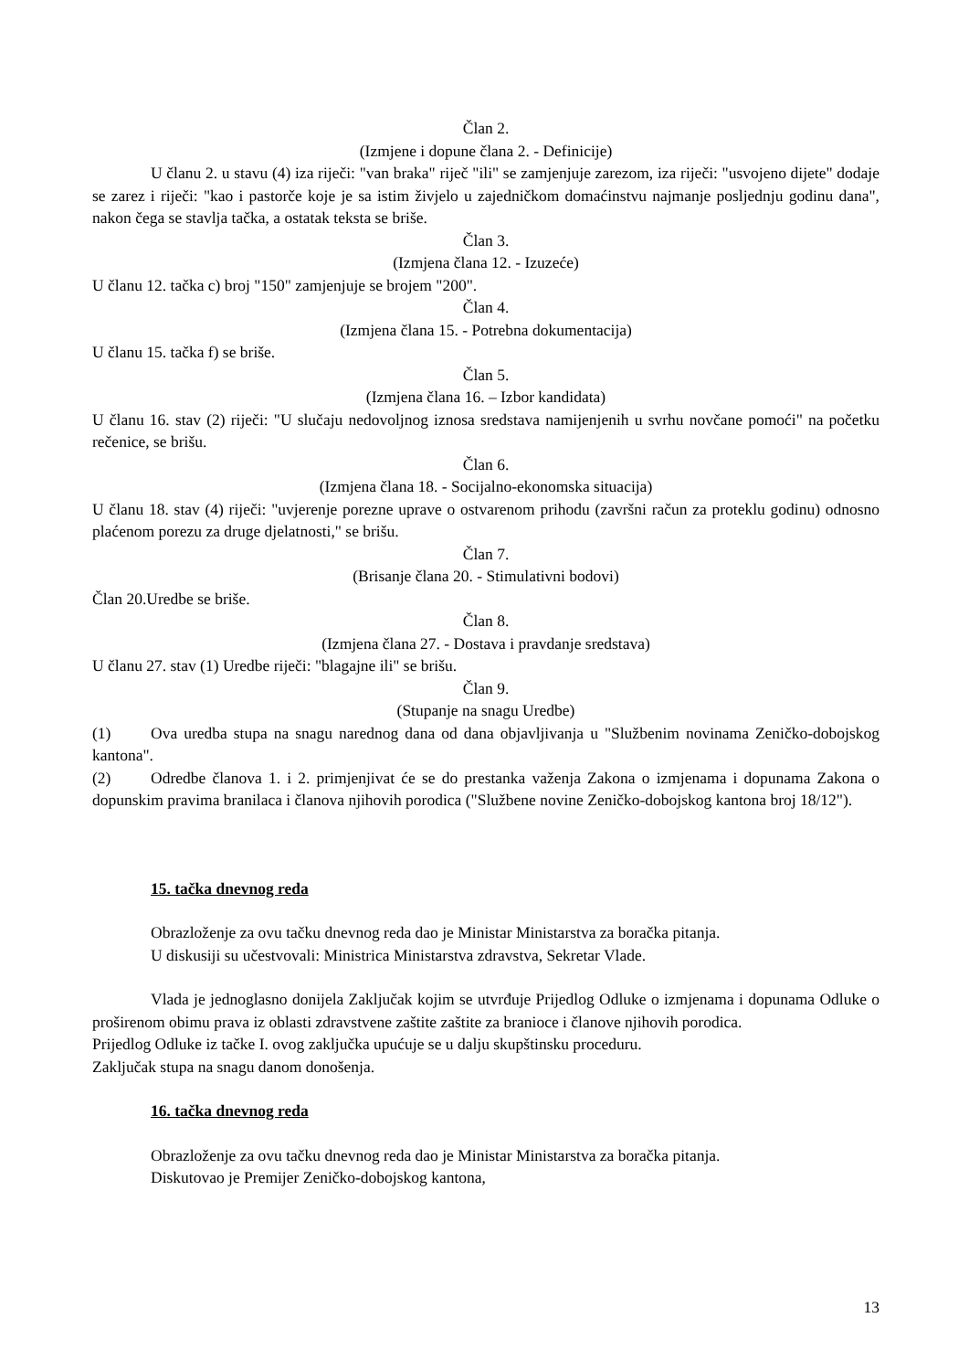Član 2.
(Izmjene i dopune člana 2. - Definicije)
U članu 2. u stavu (4) iza riječi: "van braka" riječ "ili" se zamjenjuje zarezom, iza riječi: "usvojeno dijete" dodaje se zarez i riječi: "kao i pastorče koje je sa istim živjelo u zajedničkom domaćinstvu najmanje posljednju godinu dana", nakon čega se stavlja tačka, a ostatak teksta se briše.
Član 3.
(Izmjena člana 12. - Izuzeće)
U članu 12. tačka c) broj "150" zamjenjuje se brojem "200".
Član 4.
(Izmjena člana 15. - Potrebna dokumentacija)
U članu 15. tačka f) se briše.
Član 5.
(Izmjena člana 16. – Izbor kandidata)
U članu 16. stav (2) riječi: "U slučaju nedovoljnog iznosa sredstava namijenjenih u svrhu novčane pomoći" na početku rečenice, se brišu.
Član 6.
(Izmjena člana 18. - Socijalno-ekonomska situacija)
U članu 18. stav (4) riječi: "uvjerenje porezne uprave o ostvarenom prihodu (završni račun za proteklu godinu) odnosno plaćenom porezu za druge djelatnosti," se brišu.
Član 7.
(Brisanje člana 20. - Stimulativni bodovi)
Član 20.Uredbe se briše.
Član 8.
(Izmjena člana 27. - Dostava i pravdanje sredstava)
U članu 27. stav (1) Uredbe riječi: "blagajne ili" se brišu.
Član 9.
(Stupanje na snagu Uredbe)
(1) Ova uredba stupa na snagu narednog dana od dana objavljivanja u "Službenim novinama Zeničko-dobojskog kantona".
(2) Odredbe članova 1. i 2. primjenjivat će se do prestanka važenja Zakona o izmjenama i dopunama Zakona o dopunskim pravima branilaca i članova njihovih porodica ("Službene novine Zeničko-dobojskog kantona broj 18/12").
15. tačka dnevnog reda
Obrazloženje za ovu tačku dnevnog reda dao je Ministar Ministarstva za boračka pitanja.
U diskusiji su učestvovali: Ministrica Ministarstva zdravstva, Sekretar Vlade.
Vlada je jednoglasno donijela Zaključak kojim se utvrđuje Prijedlog Odluke o izmjenama i dopunama Odluke o proširenom obimu prava iz oblasti zdravstvene zaštite zaštite za branioce i članove njihovih porodica.
Prijedlog Odluke iz tačke I. ovog zaključka upućuje se u dalju skupštinsku proceduru.
Zaključak stupa na snagu danom donošenja.
16. tačka dnevnog reda
Obrazloženje za ovu tačku dnevnog reda dao je Ministar Ministarstva za boračka pitanja.
Diskutovao je Premijer Zeničko-dobojskog kantona,
13